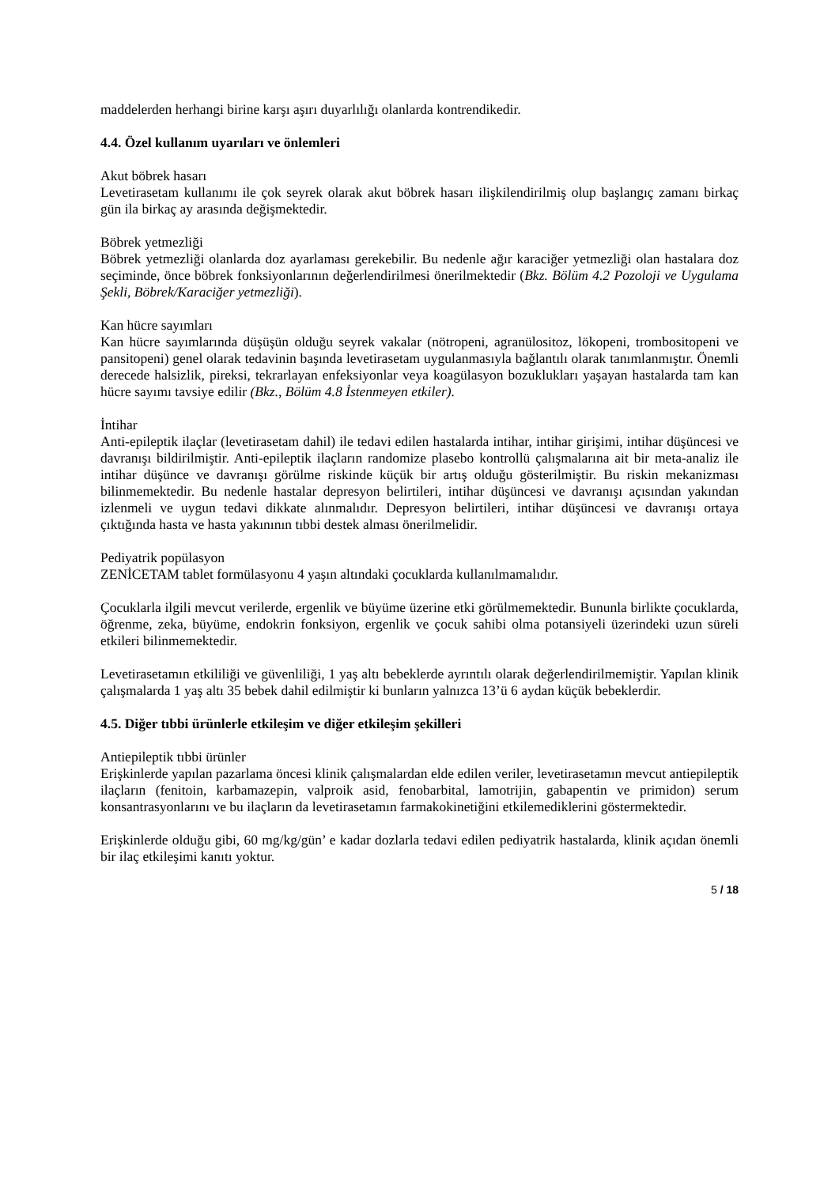maddelerden herhangi birine karşı aşırı duyarlılığı olanlarda kontrendikedir.
4.4. Özel kullanım uyarıları ve önlemleri
Akut böbrek hasarı
Levetirasetam kullanımı ile çok seyrek olarak akut böbrek hasarı ilişkilendirilmiş olup başlangıç zamanı birkaç gün ila birkaç ay arasında değişmektedir.
Böbrek yetmezliği
Böbrek yetmezliği olanlarda doz ayarlaması gerekebilir. Bu nedenle ağır karaciğer yetmezliği olan hastalara doz seçiminde, önce böbrek fonksiyonlarının değerlendirilmesi önerilmektedir (Bkz. Bölüm 4.2 Pozoloji ve Uygulama Şekli, Böbrek/Karaciğer yetmezliği).
Kan hücre sayımları
Kan hücre sayımlarında düşüşün olduğu seyrek vakalar (nötropeni, agranülositoz, lökopeni, trombositopeni ve pansitopeni) genel olarak tedavinin başında levetirasetam uygulanmasıyla bağlantılı olarak tanımlanmıştır. Önemli derecede halsizlik, pireksi, tekrarlayan enfeksiyonlar veya koagülasyon bozuklukları yaşayan hastalarda tam kan hücre sayımı tavsiye edilir (Bkz., Bölüm 4.8 İstenmeyen etkiler).
İntihar
Anti-epileptik ilaçlar (levetirasetam dahil) ile tedavi edilen hastalarda intihar, intihar girişimi, intihar düşüncesi ve davranışı bildirilmiştir. Anti-epileptik ilaçların randomize plasebo kontrollü çalışmalarına ait bir meta-analiz ile intihar düşünce ve davranışı görülme riskinde küçük bir artış olduğu gösterilmiştir. Bu riskin mekanizması bilinmemektedir. Bu nedenle hastalar depresyon belirtileri, intihar düşüncesi ve davranışı açısından yakından izlenmeli ve uygun tedavi dikkate alınmalıdır. Depresyon belirtileri, intihar düşüncesi ve davranışı ortaya çıktığında hasta ve hasta yakınının tıbbi destek alması önerilmelidir.
Pediyatrik popülasyon
ZENİCETAM tablet formülasyonu 4 yaşın altındaki çocuklarda kullanılmamalıdır.
Çocuklarla ilgili mevcut verilerde, ergenlik ve büyüme üzerine etki görülmemektedir. Bununla birlikte çocuklarda, öğrenme, zeka, büyüme, endokrin fonksiyon, ergenlik ve çocuk sahibi olma potansiyeli üzerindeki uzun süreli etkileri bilinmemektedir.
Levetirasetamın etkililiği ve güvenliliği, 1 yaş altı bebeklerde ayrıntılı olarak değerlendirilmemiştir. Yapılan klinik çalışmalarda 1 yaş altı 35 bebek dahil edilmiştir ki bunların yalnızca 13’ü 6 aydan küçük bebeklerdir.
4.5. Diğer tıbbi ürünlerle etkileşim ve diğer etkileşim şekilleri
Antiepileptik tıbbi ürünler
Erişkinlerde yapılan pazarlama öncesi klinik çalışmalardan elde edilen veriler, levetirasetamın mevcut antiepileptik ilaçların (fenitoin, karbamazepin, valproik asid, fenobarbital, lamotrijin, gabapentin ve primidon) serum konsantrasyonlarını ve bu ilaçların da levetirasetamın farmakokinetiğini etkilemediklerini göstermektedir.
Erişkinlerde olduğu gibi, 60 mg/kg/gün’ e kadar dozlarla tedavi edilen pediyatrik hastalarda, klinik açıdan önemli bir ilaç etkileşimi kanıtı yoktur.
5 / 18